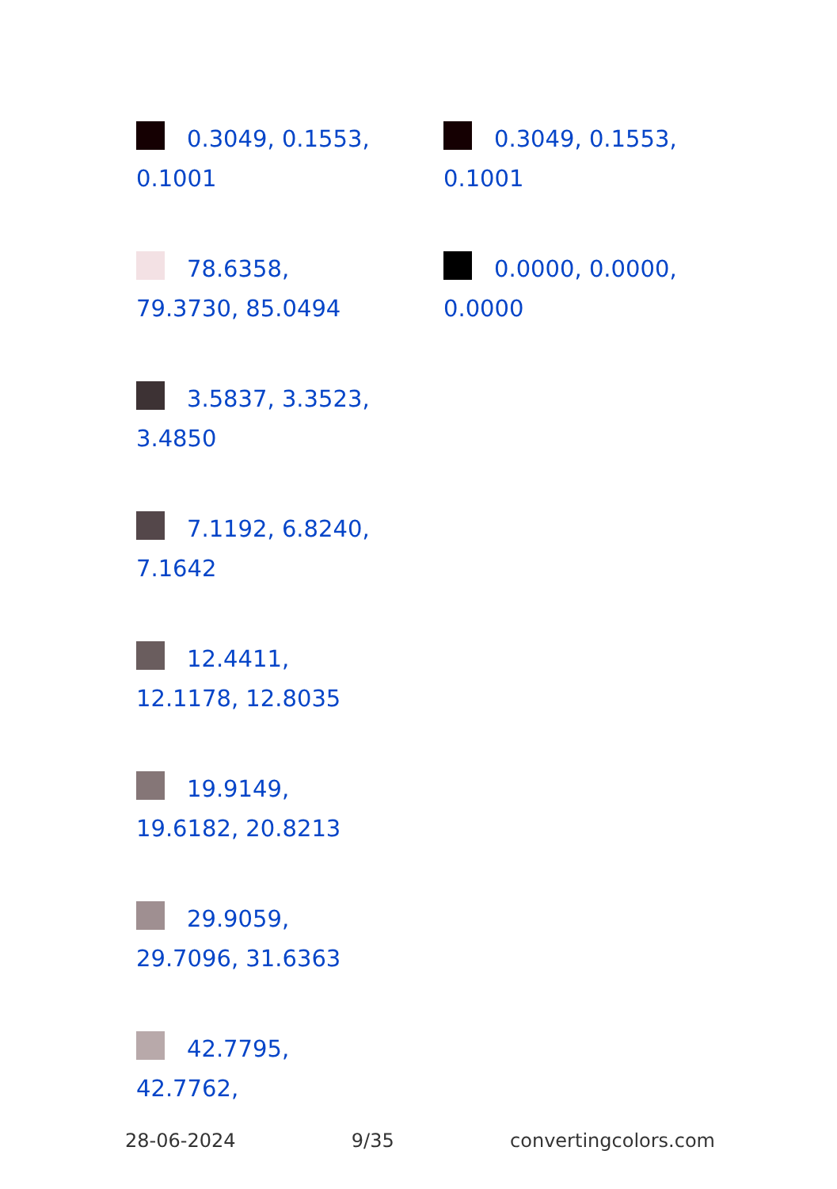0.3049, 0.1553, 0.1001
78.6358, 79.3730, 85.0494
3.5837, 3.3523, 3.4850
7.1192, 6.8240, 7.1642
12.4411, 12.1178, 12.8035
19.9149, 19.6182, 20.8213
29.9059, 29.7096, 31.6363
42.7795, 42.7762,
0.3049, 0.1553, 0.1001
0.0000, 0.0000, 0.0000
28-06-2024 9/35 convertingcolors.com